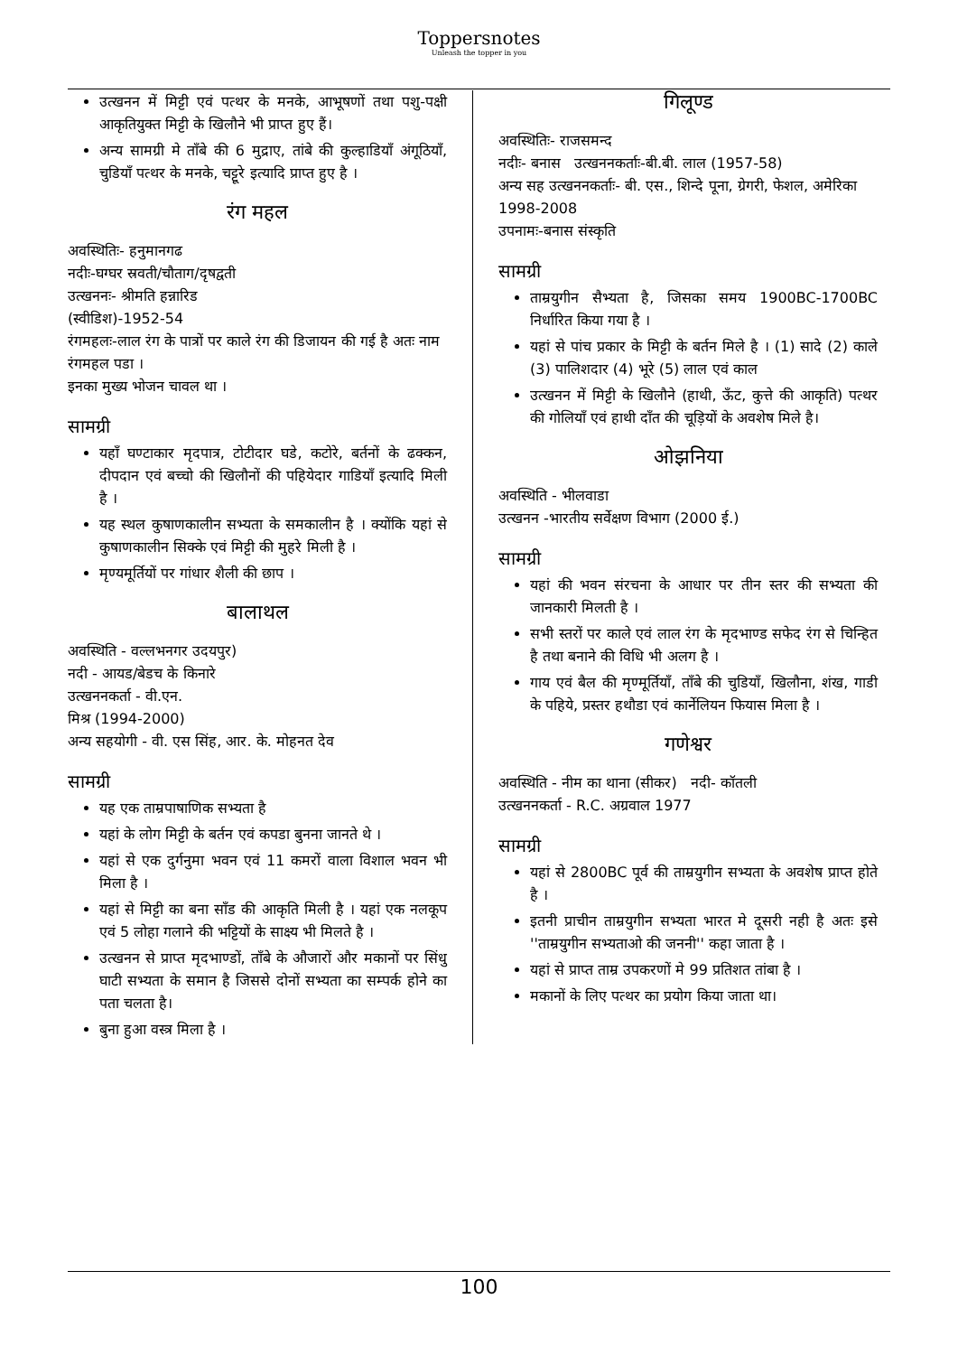Toppersnotes
Unleash the topper in you
उत्खनन में मिट्टी एवं पत्थर के मनके, आभूषणों तथा पशु-पक्षी आकृतियुक्त मिट्टी के खिलौने भी प्राप्त हुए हैं।
अन्य सामग्री मे ताँबे की 6 मुद्राए, तांबे की कुल्हाडियाँ अंगूठियाँ, चुडियाँ पत्थर के मनके, चट्टूरे इत्यादि प्राप्त हुए है ।
रंग महल
अवस्थितिः- हनुमानगढ
नदीः-घग्घर स्रवती/चौताग/दृषद्वती
उत्खननः- श्रीमति हन्नारिड
(स्वीडिश)-1952-54
रंगमहलः-लाल रंग के पात्रों पर काले रंग की डिजायन की गई है अतः नाम रंगमहल पडा ।
इनका मुख्य भोजन चावल था ।
सामग्री
यहाँ घण्टाकार मृदपात्र, टोटीदार घडे, कटोरे, बर्तनों के ढक्कन, दीपदान एवं बच्चो की खिलौनों की पहियेदार गाडियाँ इत्यादि मिली है ।
यह स्थल कुषाणकालीन सभ्यता के समकालीन है । क्योंकि यहां से कुषाणकालीन सिक्के एवं मिट्टी की मुहरे मिली है ।
मृण्यमूर्तियों पर गांधार शैली की छाप ।
बालाथल
अवस्थिति - वल्लभनगर उदयपुर)
नदी - आयड/बेडच के किनारे
उत्खननकर्ता - वी.एन.
मिश्र (1994-2000)
अन्य सहयोगी - वी. एस सिंह, आर. के. मोहनत देव
सामग्री
यह एक ताम्रपाषाणिक सभ्यता है
यहां के लोग मिट्टी के बर्तन एवं कपडा बुनना जानते थे ।
यहां से एक दुर्गनुमा भवन एवं 11 कमरों वाला विशाल भवन भी मिला है ।
यहां से मिट्टी का बना साँड की आकृति मिली है । यहां एक नलकूप एवं 5 लोहा गलाने की भट्टियों के साक्ष्य भी मिलते है ।
उत्खनन से प्राप्त मृदभाण्डों, ताँबे के औजारों और मकानों पर सिंधु घाटी सभ्यता के समान है जिससे दोनों सभ्यता का सम्पर्क होने का पता चलता है।
बुना हुआ वस्त्र मिला है ।
गिलूण्ड
अवस्थितिः- राजसमन्द
नदीः- बनास उत्खननकर्ताः-बी.बी. लाल (1957-58)
अन्य सह उत्खननकर्ताः- बी. एस., शिन्दे पूना, ग्रेगरी, फेशल, अमेरिका 1998-2008
उपनामः-बनास संस्कृति
सामग्री
ताम्रयुगीन सैभ्यता है, जिसका समय 1900BC-1700BC निर्धारित किया गया है ।
यहां से पांच प्रकार के मिट्टी के बर्तन मिले है । (1) सादे (2) काले (3) पालिशदार (4) भूरे (5) लाल एवं काल
उत्खनन में मिट्टी के खिलौने (हाथी, ऊँट, कुत्ते की आकृति) पत्थर की गोलियाँ एवं हाथी दाँत की चूड़ियों के अवशेष मिले है।
ओझनिया
अवस्थिति - भीलवाडा
उत्खनन -भारतीय सर्वेक्षण विभाग (2000 ई.)
सामग्री
यहां की भवन संरचना के आधार पर तीन स्तर की सभ्यता की जानकारी मिलती है ।
सभी स्तरों पर काले एवं लाल रंग के मृदभाण्ड सफेद रंग से चिन्हित है तथा बनाने की विधि भी अलग है ।
गाय एवं बैल की मृण्मूर्तियाँ, ताँबे की चुडियाँ, खिलौना, शंख, गाडी के पहिये, प्रस्तर हथौडा एवं कार्नेलियन फियास मिला है ।
गणेश्वर
अवस्थिति - नीम का थाना (सीकर) नदी- कॉतली
उत्खननकर्ता - R.C. अग्रवाल 1977
सामग्री
यहां से 2800BC पूर्व की ताम्रयुगीन सभ्यता के अवशेष प्राप्त होते है ।
इतनी प्राचीन ताम्रयुगीन सभ्यता भारत मे दूसरी नही है अतः इसे ''ताम्रयुगीन सभ्यताओ की जननी'' कहा जाता है ।
यहां से प्राप्त ताम्र उपकरणों मे 99 प्रतिशत तांबा है ।
मकानों के लिए पत्थर का प्रयोग किया जाता था।
100